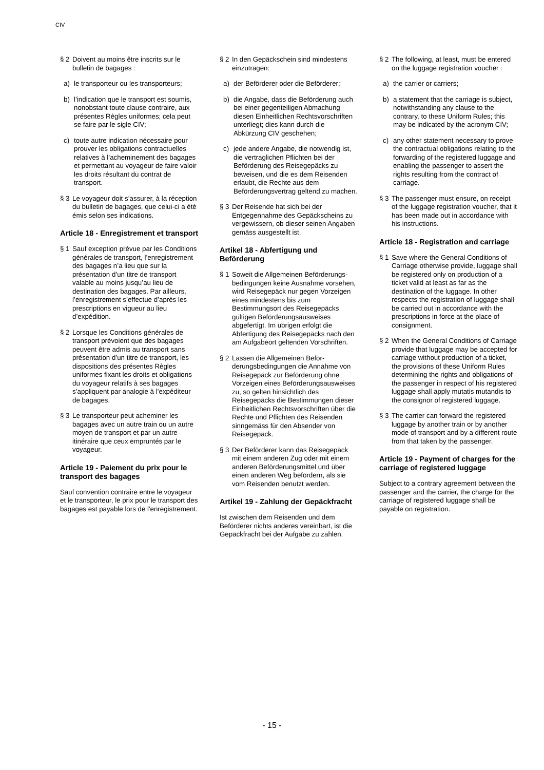CIV
§ 2 Doivent au moins être inscrits sur le bulletin de bagages :
a) le transporteur ou les transporteurs;
b) l’indication que le transport est soumis, nonobstant toute clause contraire, aux présentes Règles uniformes; cela peut se faire par le sigle CIV;
c) toute autre indication nécessaire pour prouver les obligations contractuelles relatives à l’achemi­nement des bagages et permettant au voyageur de faire valoir les droits résultant du contrat de transport.
§ 3 Le voyageur doit s’assurer, à la réception du bulletin de bagages, que celui-ci a été émis selon ses indications.
Article 18 - Enregistrement et transport
§ 1 Sauf exception prévue par les Conditions générales de transport, l’enregistrement des bagages n’a lieu que sur la présentation d’un titre de transport valable au moins jusqu’au lieu de destination des bagages. Par ailleurs, l’enregistrement s’effectue d’après les prescriptions en vigueur au lieu d’expédition.
§ 2 Lorsque les Conditions générales de transport prévoient que des bagages peuvent être admis au transport sans présentation d’un titre de transport, les dispositions des présentes Règles uniformes fixant les droits et obligations du voyageur relatifs à ses bagages s’appliquent par analogie à l’expéditeur de bagages.
§ 3 Le transporteur peut acheminer les bagages avec un autre train ou un autre moyen de transport et par un autre itinéraire que ceux empruntés par le voyageur.
Article 19 - Paiement du prix pour le transport des bagages
Sauf convention contraire entre le voyageur et le transporteur, le prix pour le transport des bagages est payable lors de l'enregistrement.
§ 2 In den Gepäckschein sind mindestens einzutragen:
a) der Beförderer oder die Beförderer;
b) die Angabe, dass die Beförderung auch bei einer gegenteiligen Abmachung diesen Einheitlichen Rechtsvorschriften unterliegt; dies kann durch die Abkürzung CIV geschehen;
c) jede andere Angabe, die notwendig ist, die vertraglichen Pflichten bei der Beförderung des Reisegepäcks zu beweisen, und die es dem Reisenden erlaubt, die Rechte aus dem Beförderungsvertrag geltend zu machen.
§ 3 Der Reisende hat sich bei der Entgegennahme des Gepäckscheins zu vergewissern, ob dieser seinen Angaben gemäss ausgestellt ist.
Artikel 18 - Abfertigung und Beförderung
§ 1 Soweit die Allgemeinen Beförderungs­bedingungen keine Ausnahme vorsehen, wird Reisegepäck nur gegen Vorzeigen eines mindestens bis zum Bestimmungsort des Reise­gepäcks gültigen Beförderungsaus­weises abgefertigt. Im übrigen erfolgt die Abfertigung des Reisegepäcks nach den am Aufgabeort geltenden Vorschriften.
§ 2 Lassen die Allgemeinen Beför­derungsbedingungen die Annahme von Reisegepäck zur Beförderung ohne Vorzeigen eines Beförderungs­ausweises zu, so gelten hinsichtlich des Reisegepäcks die Bestimmungen dieser Einheitlichen Rechtsvorschrif­ten über die Rechte und Pflichten des Reisenden sinngemäss für den Absender von Reisegepäck.
§ 3 Der Beförderer kann das Reisegepäck mit einem anderen Zug oder mit einem anderen Beförderungsmittel und über einen anderen Weg befördern, als sie vom Reisenden benutzt werden.
Artikel 19 - Zahlung der Gepäckfracht
Ist zwischen dem Reisenden und dem Beförderer nichts anderes vereinbart, ist die Gepäckfracht bei der Aufgabe zu zahlen.
§ 2 The following, at least, must be entered on the luggage registration voucher :
a) the carrier or carriers;
b) a statement that the carriage is subject, notwithstanding any clause to the contrary, to these Uniform Rules; this may be indicated by the acronym CIV;
c) any other statement necessary to prove the contractual obligations relating to the forwarding of the registered luggage and enabling the passenger to assert the rights resulting from the contract of carriage.
§ 3 The passenger must ensure, on receipt of the luggage registration voucher, that it has been made out in accordance with his instructions.
Article 18 - Registration and carriage
§ 1 Save where the General Conditions of Carriage otherwise provide, luggage shall be registered only on production of a ticket valid at least as far as the destination of the luggage. In other respects the registration of luggage shall be carried out in accordance with the prescriptions in force at the place of consignment.
§ 2 When the General Conditions of Carriage provide that luggage may be accepted for carriage without production of a ticket, the provisions of these Uniform Rules determining the rights and obligations of the passenger in respect of his registered luggage shall apply mutatis mutandis to the consignor of registered luggage.
§ 3 The carrier can forward the registered luggage by another train or by another mode of transport and by a different route from that taken by the passenger.
Article 19 - Payment of charges for the carriage of registered luggage
Subject to a contrary agreement between the passenger and the carrier, the charge for the carriage of registered luggage shall be payable on registration.
- 15 -